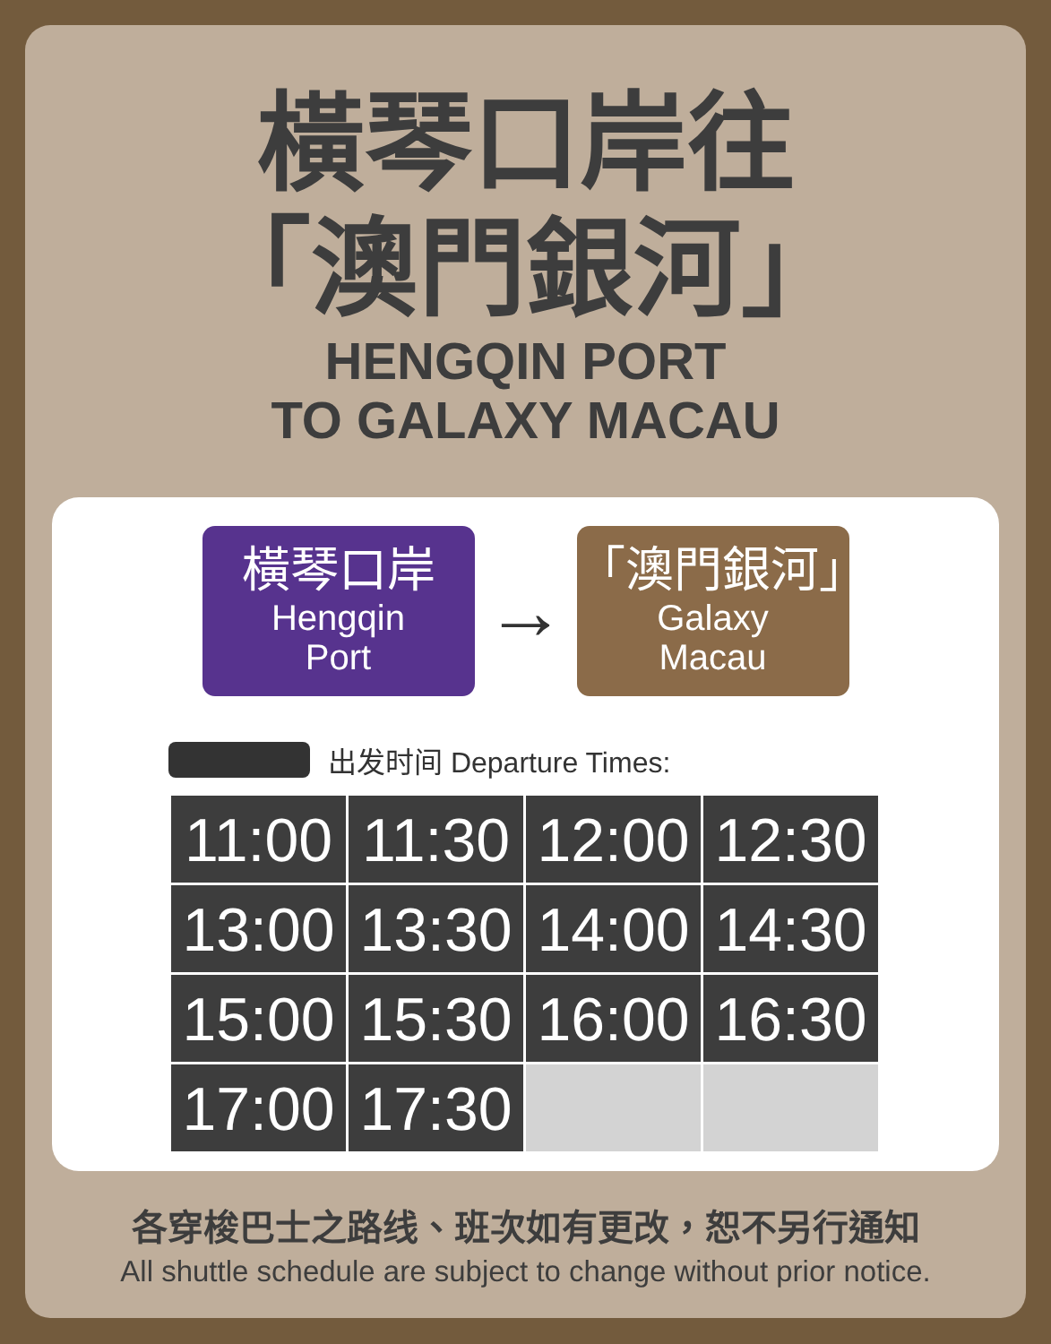橫琴口岸往
「澳門銀河」
HENGQIN PORT
TO GALAXY MACAU
橫琴口岸
Hengqin
Port
→
「澳門銀河」
Galaxy
Macau
出发时间 Departure Times:
| 11:00 | 11:30 | 12:00 | 12:30 |
| 13:00 | 13:30 | 14:00 | 14:30 |
| 15:00 | 15:30 | 16:00 | 16:30 |
| 17:00 | 17:30 | | |
各穿梭巴士之路线、班次如有更改，恕不另行通知
All shuttle schedule are subject to change without prior notice.